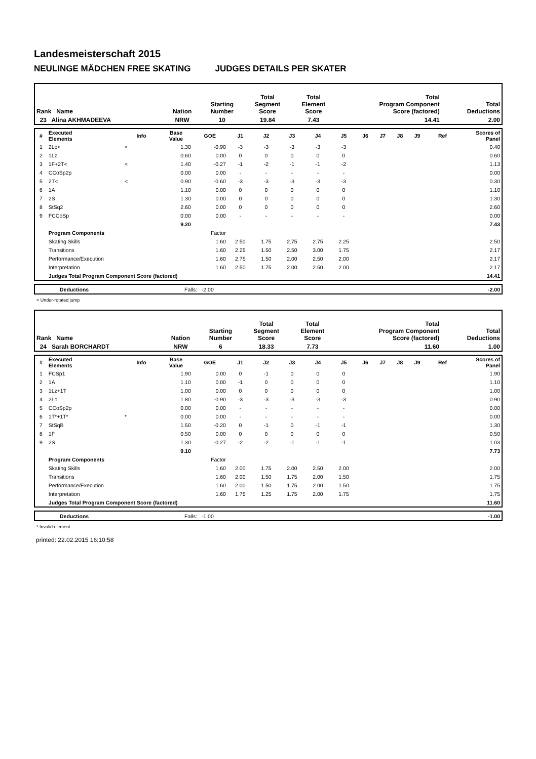Landesmeisterschaft 2015
NEULINGE MÄDCHEN FREE SKATING JUDGES DETAILS PER SKATER
| Rank Name | Nation | Starting Number | Total Segment Score | Total Element Score | Total Program Component Score (factored) | Total Deductions |
| --- | --- | --- | --- | --- | --- | --- |
| 23 Alina AKHMADEEVA | NRW | 10 | 19.84 | 7.43 | 14.41 | 2.00 |
| # | Executed Elements | Info | Base Value | GOE | J1 | J2 | J3 | J4 | J5 | J6 | J7 | J8 | J9 | Ref | Scores of Panel |
| --- | --- | --- | --- | --- | --- | --- | --- | --- | --- | --- | --- | --- | --- | --- | --- |
| 1 | 2Lo< | < | 1.30 | -0.90 | -3 | -3 | -3 | -3 | -3 | | | | | | 0.40 |
| 2 | 1Lz | | 0.60 | 0.00 | 0 | 0 | 0 | 0 | 0 | | | | | | 0.60 |
| 3 | 1F+2T< | < | 1.40 | -0.27 | -1 | -2 | -1 | -1 | -2 | | | | | | 1.13 |
| 4 | CCoSp2p | | 0.00 | 0.00 | - | - | - | - | - | | | | | | 0.00 |
| 5 | 2T< | < | 0.90 | -0.60 | -3 | -3 | -3 | -3 | -3 | | | | | | 0.30 |
| 6 | 1A | | 1.10 | 0.00 | 0 | 0 | 0 | 0 | 0 | | | | | | 1.10 |
| 7 | 2S | | 1.30 | 0.00 | 0 | 0 | 0 | 0 | 0 | | | | | | 1.30 |
| 8 | StSq2 | | 2.60 | 0.00 | 0 | 0 | 0 | 0 | 0 | | | | | | 2.60 |
| 9 | FCCoSp | | 0.00 | 0.00 | - | - | - | - | - | | | | | | 0.00 |
| | | | 9.20 | | | | | | | | | | | | 7.43 |
| | Program Components | | | Factor | | | | | | | | | | | |
| | Skating Skills | | | 1.60 | 2.50 | 1.75 | 2.75 | 2.75 | 2.25 | | | | | | 2.50 |
| | Transitions | | | 1.60 | 2.25 | 1.50 | 2.50 | 3.00 | 1.75 | | | | | | 2.17 |
| | Performance/Execution | | | 1.60 | 2.75 | 1.50 | 2.00 | 2.50 | 2.00 | | | | | | 2.17 |
| | Interpretation | | | 1.60 | 2.50 | 1.75 | 2.00 | 2.50 | 2.00 | | | | | | 2.17 |
| | Judges Total Program Component Score (factored) | | | | | | | | | | | | | | 14.41 |
| | Deductions | Falls: -2.00 | -2.00 |
< Under-rotated jump
| Rank Name | Nation | Starting Number | Total Segment Score | Total Element Score | Total Program Component Score (factored) | Total Deductions |
| --- | --- | --- | --- | --- | --- | --- |
| 24 Sarah BORCHARDT | NRW | 6 | 18.33 | 7.73 | 11.60 | 1.00 |
| # | Executed Elements | Info | Base Value | GOE | J1 | J2 | J3 | J4 | J5 | J6 | J7 | J8 | J9 | Ref | Scores of Panel |
| --- | --- | --- | --- | --- | --- | --- | --- | --- | --- | --- | --- | --- | --- | --- | --- |
| 1 | FCSp1 | | 1.90 | 0.00 | 0 | -1 | 0 | 0 | 0 | | | | | | 1.90 |
| 2 | 1A | | 1.10 | 0.00 | -1 | 0 | 0 | 0 | 0 | | | | | | 1.10 |
| 3 | 1Lz+1T | | 1.00 | 0.00 | 0 | 0 | 0 | 0 | 0 | | | | | | 1.00 |
| 4 | 2Lo | | 1.80 | -0.90 | -3 | -3 | -3 | -3 | -3 | | | | | | 0.90 |
| 5 | CCoSp2p | | 0.00 | 0.00 | - | - | - | - | - | | | | | | 0.00 |
| 6 | 1T*+1T* | * | 0.00 | 0.00 | - | - | - | - | - | | | | | | 0.00 |
| 7 | StSqB | | 1.50 | -0.20 | 0 | -1 | 0 | -1 | -1 | | | | | | 1.30 |
| 8 | 1F | | 0.50 | 0.00 | 0 | 0 | 0 | 0 | 0 | | | | | | 0.50 |
| 9 | 2S | | 1.30 | -0.27 | -2 | -2 | -1 | -1 | -1 | | | | | | 1.03 |
| | | | 9.10 | | | | | | | | | | | | 7.73 |
| | Program Components | | | Factor | | | | | | | | | | | |
| | Skating Skills | | | 1.60 | 2.00 | 1.75 | 2.00 | 2.50 | 2.00 | | | | | | 2.00 |
| | Transitions | | | 1.60 | 2.00 | 1.50 | 1.75 | 2.00 | 1.50 | | | | | | 1.75 |
| | Performance/Execution | | | 1.60 | 2.00 | 1.50 | 1.75 | 2.00 | 1.50 | | | | | | 1.75 |
| | Interpretation | | | 1.60 | 1.75 | 1.25 | 1.75 | 2.00 | 1.75 | | | | | | 1.75 |
| | Judges Total Program Component Score (factored) | | | | | | | | | | | | | | 11.60 |
| | Deductions | Falls: -1.00 | -1.00 |
* Invalid element
printed: 22.02.2015 16:10:58